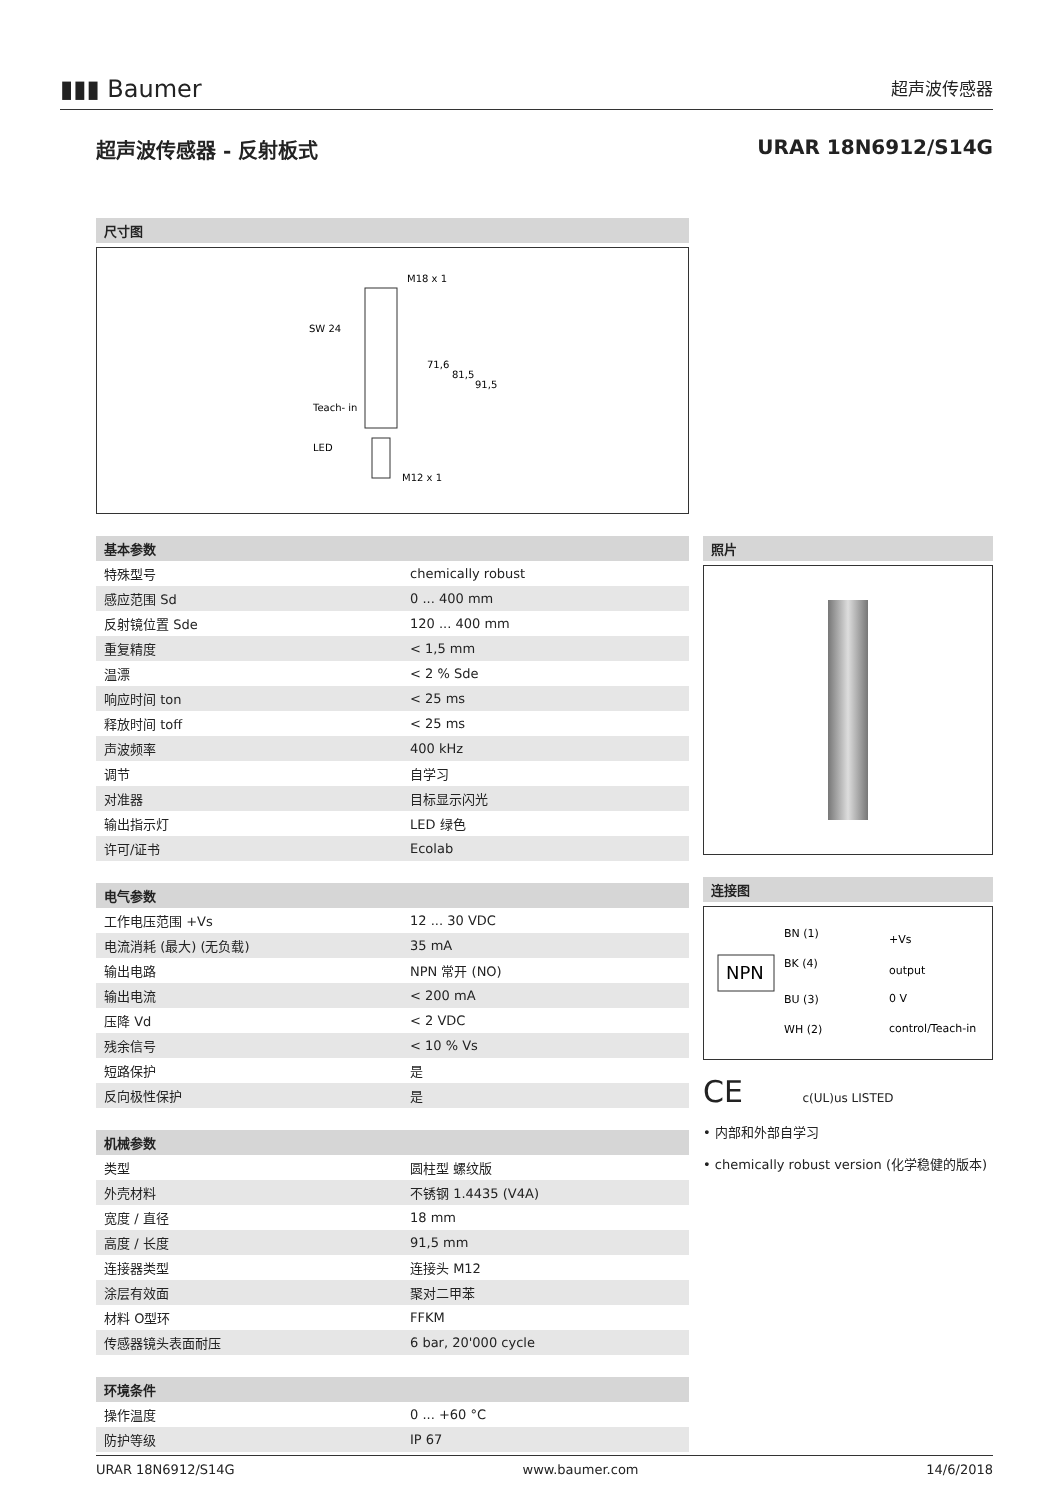▮▮▮ Baumer 超声波传感器
超声波传感器 - 反射板式 URAR 18N6912/S14G
尺寸图
M18 x 1
SW 24
Teach- in
LED
M12 x 1
71,6
81,5
91,5
基本参数
| 特殊型号 | chemically robust |
| 感应范围 Sd | 0 ... 400 mm |
| 反射镜位置 Sde | 120 ... 400 mm |
| 重复精度 | < 1,5 mm |
| 温漂 | < 2 % Sde |
| 响应时间 ton | < 25 ms |
| 释放时间 toff | < 25 ms |
| 声波频率 | 400 kHz |
| 调节 | 自学习 |
| 对准器 | 目标显示闪光 |
| 输出指示灯 | LED 绿色 |
| 许可/证书 | Ecolab |
电气参数
| 工作电压范围 +Vs | 12 ... 30 VDC |
| 电流消耗 (最大) (无负载) | 35 mA |
| 输出电路 | NPN 常开 (NO) |
| 输出电流 | < 200 mA |
| 压降 Vd | < 2 VDC |
| 残余信号 | < 10 % Vs |
| 短路保护 | 是 |
| 反向极性保护 | 是 |
机械参数
| 类型 | 圆柱型 螺纹版 |
| 外壳材料 | 不锈钢 1.4435 (V4A) |
| 宽度 / 直径 | 18 mm |
| 高度 / 长度 | 91,5 mm |
| 连接器类型 | 连接头 M12 |
| 涂层有效面 | 聚对二甲苯 |
| 材料 O型环 | FFKM |
| 传感器镜头表面耐压 | 6 bar, 20'000 cycle |
环境条件
| 操作温度 | 0 ... +60 °C |
| 防护等级 | IP 67 |
照片
连接图
NPN
BN (1)
+Vs
BK (4)
output
BU (3)
0 V
WH (2)
control/Teach-in
CE c(UL)us LISTED
• 内部和外部自学习
• chemically robust version (化学稳健的版本)
URAR 18N6912/S14G www.baumer.com 14/6/2018